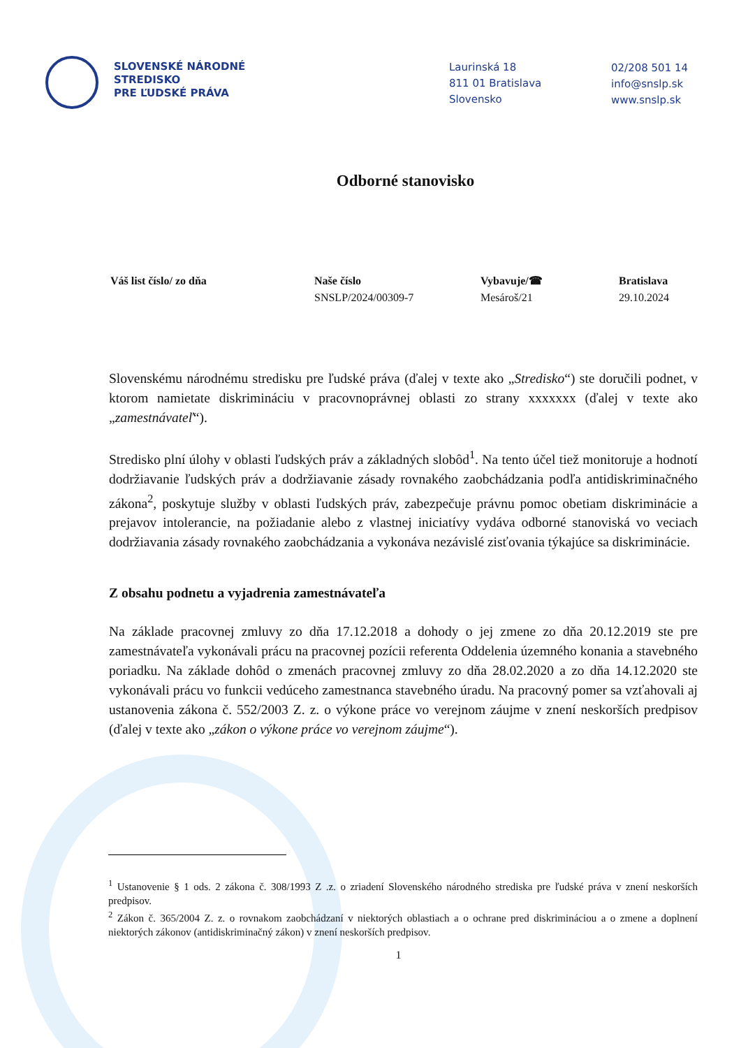SLOVENSKÉ NÁRODNÉ
STREDISKO
PRE ĽUDSKÉ PRÁVA
Laurinská 18
811 01 Bratislava
Slovensko
02/208 501 14
info@snslp.sk
www.snslp.sk
Odborné stanovisko
Váš list číslo/ zo dňa Naše číslo
SNSLP/2024/00309-7
Vybavuje/☎
Mesároš/21
Bratislava
29.10.2024
Slovenskému národnému stredisku pre ľudské práva (ďalej v texte ako „Stredisko“) ste doručili podnet, v ktorom namietate diskrimináciu v pracovnoprávnej oblasti zo strany xxxxxxx (ďalej v texte ako „zamestnávateľ“).
Stredisko plní úlohy v oblasti ľudských práv a základných slobôd<sup>1</sup>. Na tento účel tiež monitoruje a hodnotí dodržiavanie ľudských práv a dodržiavanie zásady rovnakého zaobchádzania podľa antidiskriminačného zákona<sup>2</sup>, poskytuje služby v oblasti ľudských práv, zabezpečuje právnu pomoc obetiam diskriminácie a prejavov intolerancie, na požiadanie alebo z vlastnej iniciatívy vydáva odborné stanoviská vo veciach dodržiavania zásady rovnakého zaobchádzania a vykonáva nezávislé zisťovania týkajúce sa diskriminácie.
Z obsahu podnetu a vyjadrenia zamestnávateľa
Na základe pracovnej zmluvy zo dňa 17.12.2018 a dohody o jej zmene zo dňa 20.12.2019 ste pre zamestnávateľa vykonávali prácu na pracovnej pozícii referenta Oddelenia územného konania a stavebného poriadku. Na základe dohôd o zmenách pracovnej zmluvy zo dňa 28.02.2020 a zo dňa 14.12.2020 ste vykonávali prácu vo funkcii vedúceho zamestnanca stavebného úradu. Na pracovný pomer sa vzťahovali aj ustanovenia zákona č. 552/2003 Z. z. o výkone práce vo verejnom záujme v znení neskorších predpisov (ďalej v texte ako „zákon o výkone práce vo verejnom záujme“).
<sup>1</sup> Ustanovenie § 1 ods. 2 zákona č. 308/1993 Z .z. o zriadení Slovenského národného strediska pre ľudské práva v znení neskorších predpisov.
<sup>2</sup> Zákon č. 365/2004 Z. z. o rovnakom zaobchádzaní v niektorých oblastiach a o ochrane pred diskrimináciou a o zmene a doplnení niektorých zákonov (antidiskriminačný zákon) v znení neskorších predpisov.
1